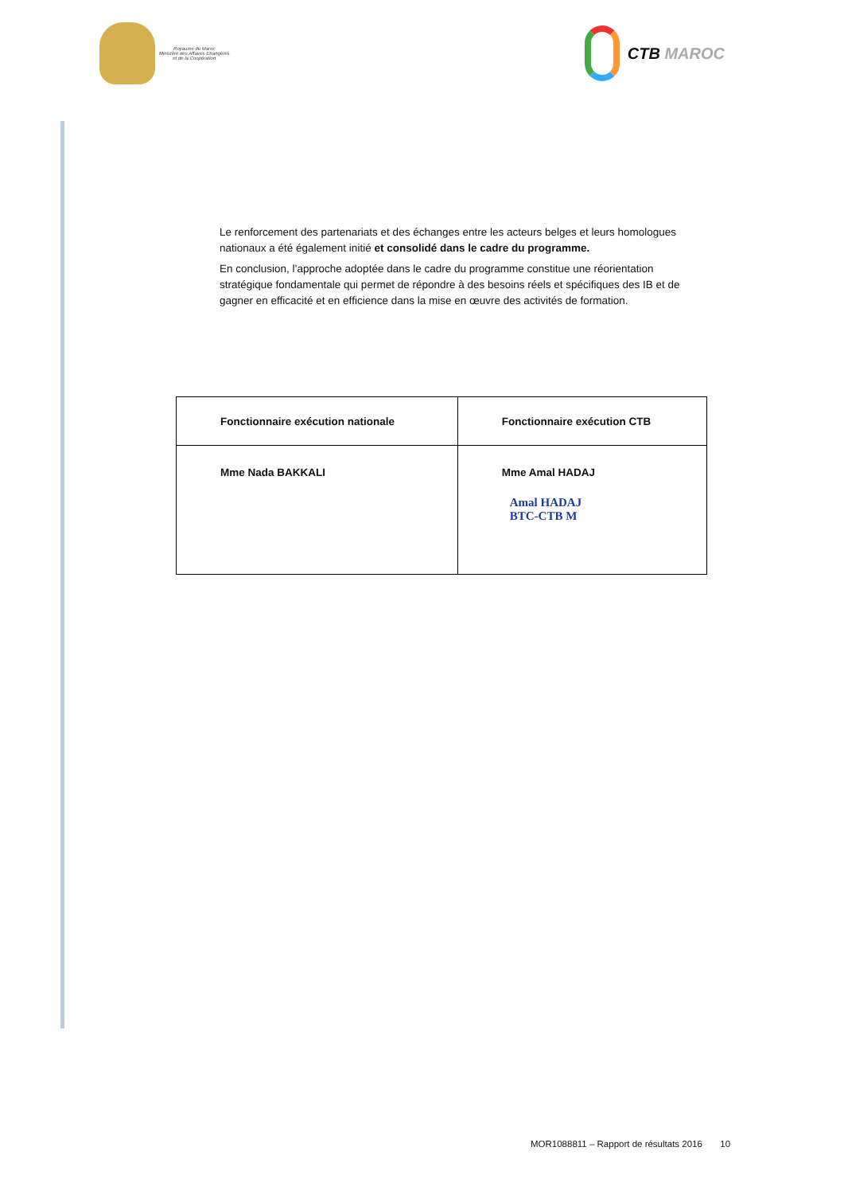Royaume du Maroc
Ministère des Affaires Etrangères
et de la Coopération
CTB MAROC
Le renforcement des partenariats et des échanges entre les acteurs belges et leurs homologues nationaux a été également initié et consolidé dans le cadre du programme.
En conclusion, l’approche adoptée dans le cadre du programme constitue une réorientation stratégique fondamentale qui permet de répondre à des besoins réels et spécifiques des IB et de gagner en efficacité et en efficience dans la mise en œuvre des activités de formation.
| Fonctionnaire exécution nationale | Fonctionnaire exécution CTB |
| --- | --- |
| Mme Nada BAKKALI | Mme Amal HADAJ Amal HADAJ BTC-CTB M |
MOR1088811 – Rapport de résultats 2016 10